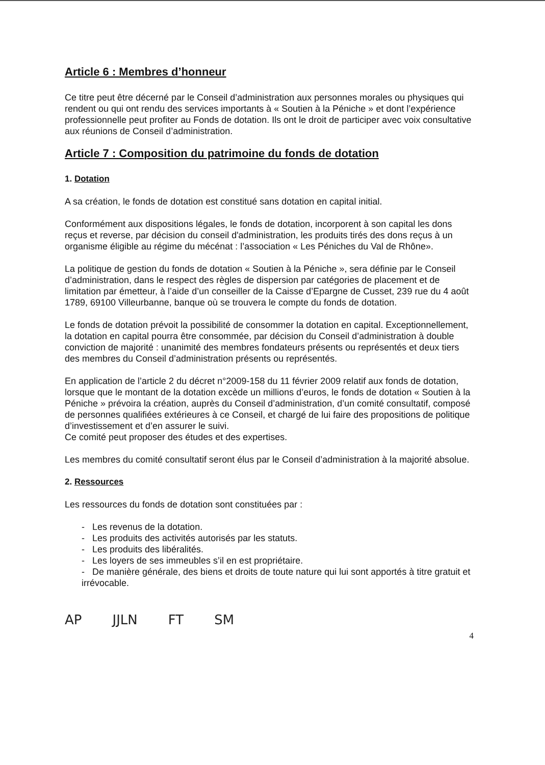Article 6 : Membres d’honneur
Ce titre peut être décerné par le Conseil d’administration aux personnes morales ou physiques qui rendent ou qui ont rendu des services importants à « Soutien à la Péniche » et dont l’expérience professionnelle peut profiter au Fonds de dotation. Ils ont le droit de participer avec voix consultative aux réunions de Conseil d’administration.
Article 7 : Composition du patrimoine du fonds de dotation
1. Dotation
A sa création, le fonds de dotation est constitué sans dotation en capital initial.
Conformément aux dispositions légales, le fonds de dotation, incorporent à son capital les dons reçus et reverse, par décision du conseil d'administration, les produits tirés des dons reçus à un organisme éligible au régime du mécénat : l’association « Les Péniches du Val de Rhône».
La politique de gestion du fonds de dotation « Soutien à la Péniche », sera définie par le Conseil d’administration, dans le respect des règles de dispersion par catégories de placement et de limitation par émetteur, à l’aide d’un conseiller de la Caisse d’Epargne de Cusset, 239 rue du 4 août 1789, 69100 Villeurbanne, banque où se trouvera le compte du fonds de dotation.
Le fonds de dotation prévoit la possibilité de consommer la dotation en capital. Exceptionnellement, la dotation en capital pourra être consommée, par décision du Conseil d’administration à double conviction de majorité : unanimité des membres fondateurs présents ou représentés et deux tiers des membres du Conseil d’administration présents ou représentés.
En application de l’article 2 du décret n°2009-158 du 11 février 2009 relatif aux fonds de dotation, lorsque que le montant de la dotation excède un millions d’euros, le fonds de dotation « Soutien à la Péniche » prévoira la création, auprès du Conseil d’administration, d’un comité consultatif, composé de personnes qualifiées extérieures à ce Conseil, et chargé de lui faire des propositions de politique d’investissement et d’en assurer le suivi.
Ce comité peut proposer des études et des expertises.
Les membres du comité consultatif seront élus par le Conseil d’administration à la majorité absolue.
2. Ressources
Les ressources du fonds de dotation sont constituées par :
- Les revenus de la dotation.
- Les produits des activités autorisés par les statuts.
- Les produits des libéralités.
- Les loyers de ses immeubles s’il en est propriétaire.
- De manière générale, des biens et droits de toute nature qui lui sont apportés à titre gratuit et irrévocable.
AP JJLN FT SM
4